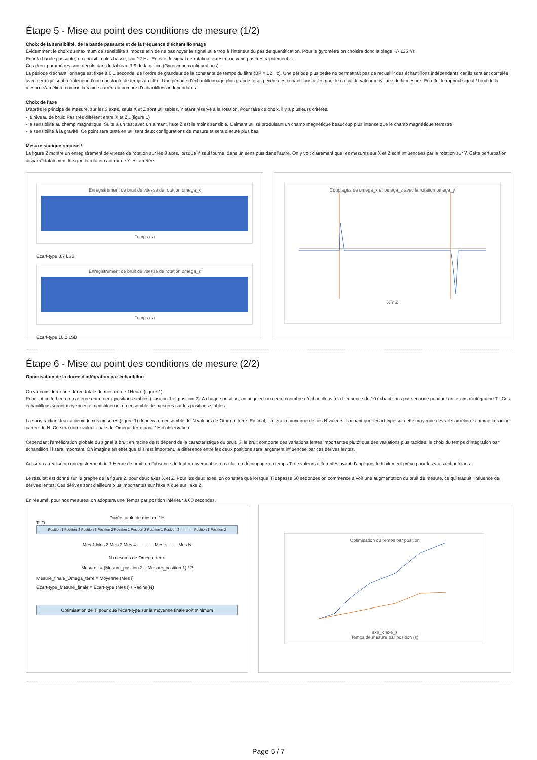Étape 5 - Mise au point des conditions de mesure (1/2)
Choix de la sensibilité, de la bande passante et de la fréquence d'échantillonnage
Évidemment le choix du maximum de sensibilité s'impose afin de ne pas noyer le signal utile trop à l'intérieur du pas de quantification. Pour le gyromètre on choisira donc la plage +/- 125 °/s
Pour la bande passante, on choisit la plus basse, soit 12 Hz. En effet le signal de rotation terrestre ne varie pas très rapidement....
Ces deux paramètres sont décrits dans le tableau 3-9 de la notice (Gyroscope configurations).
La période d'échantillonnage est fixée à 0.1 seconde, de l'ordre de grandeur de la constante de temps du filtre (BP = 12 Hz). Une période plus petite ne permettrait pas de recueillir des échantillons indépendants car ils seraient corrélés avec ceux qui sont à l'intérieur d'une constante de temps du filtre. Une période d'échantillonnage plus grande ferait perdre des échantillons utiles pour le calcul de valeur moyenne de la mesure. En effet le rapport signal / bruit de la mesure s'améliore comme la racine carrée du nombre d'échantillons indépendants.
Choix de l'axe
D'après le principe de mesure, sur les 3 axes, seuls X et Z sont utilisables, Y étant réservé à la rotation. Pour faire ce choix, il y a plusieurs critères:
- le niveau de bruit: Pas très différent entre X et Z...(figure 1)
- la sensibilité au champ magnétique: Suite à un test avec un aimant, l'axe Z est le moins sensible. L'aimant utilisé produisant un champ magnétique beaucoup plus intense que le champ magnétique terrestre
- la sensibilité à la gravité: Ce point sera testé en utilisant deux configurations de mesure et sera discuté plus bas.
Mesure statique requise !
La figure 2 montre un enregistrement de vitesse de rotation sur les 3 axes, lorsque Y seul tourne, dans un sens puis dans l'autre. On y voit clairement que les mesures sur X et Z sont influencées par la rotation sur Y. Cette perturbation disparaît totalement lorsque la rotation autour de Y est arrêtée.
Enregistrement de bruit de vitesse de rotation omega_x
Temps (s)
Ecart-type 8.7 LSB
Enregistrement de bruit de vitesse de rotation omega_z
Temps (s)
Ecart-type 10.2 LSB
Couplages de omega_x et omega_z avec la rotation omega_y
X Y Z
Étape 6 - Mise au point des conditions de mesure (2/2)
Optimisation de la durée d'intégration par échantillon
On va considérer une durée totale de mesure de 1Heure (figure 1).
Pendant cette heure on alterne entre deux positions stables (position 1 et position 2). A chaque position, on acquiert un certain nombre d'échantillons à la fréquence de 10 échantillons par seconde pendant un temps d'intégration Ti. Ces échantillons seront moyennés et constitueront un ensemble de mesures sur les positions stables.
La soustraction deux à deux de ces mesures (figure 1) donnera un ensemble de N valeurs de Omega_terre. En final, on fera la moyenne de ces N valeurs, sachant que l'écart type sur cette moyenne devrait s'améliorer comme la racine carrée de N. Ce sera notre valeur finale de Omega_terre pour 1H d'observation.
Cependant l'amélioration globale du signal à bruit en racine de N dépend de la caractéristique du bruit. Si le bruit comporte des variations lentes importantes plutôt que des variations plus rapides, le choix du temps d'intégration par échantillon Ti sera important. On imagine en effet que si Ti est important, la différence entre les deux positions sera largement influencée par ces dérives lentes.
Aussi on a réalisé un enregistrement de 1 Heure de bruit, en l'absence de tout mouvement, et on a fait un découpage en temps Ti de valeurs différentes avant d'appliquer le traitement prévu pour les vrais échantillons.
Le résultat est donné sur le graphe de la figure 2, pour deux axes X et Z. Pour les deux axes, on constate que lorsque Ti dépasse 60 secondes on commence à voir une augmentation du bruit de mesure, ce qui traduit l'influence de dérives lentes. Ces dérives sont d'ailleurs plus importantes sur l'axe X que sur l'axe Z.
En résumé, pour nos mesures, on adoptera une Temps par position inférieur à 60 secondes.
Durée totale de mesure 1H
Ti Ti
Position 1 Position 2 Position 1 Position 2 Position 1 Position 2 Position 1 Position 2 — — — Position 1 Position 2
Mes 1 Mes 2 Mes 3 Mes 4 — — — Mes i — — Mes N
N mesures de Omega_terre
Mesure i = (Mesure_position 2 – Mesure_position 1) / 2
Mesure_finale_Omega_terre = Moyenne (Mes i)
Ecart-type_Mesure_finale = Ecart-type (Mes i) / Racine(N)
Optimisation de Ti pour que l'écart-type sur la moyenne finale soit minimum
Optimisation du temps par position
axe_x axe_z
Temps de mesure par position (s)
Page 5 / 7